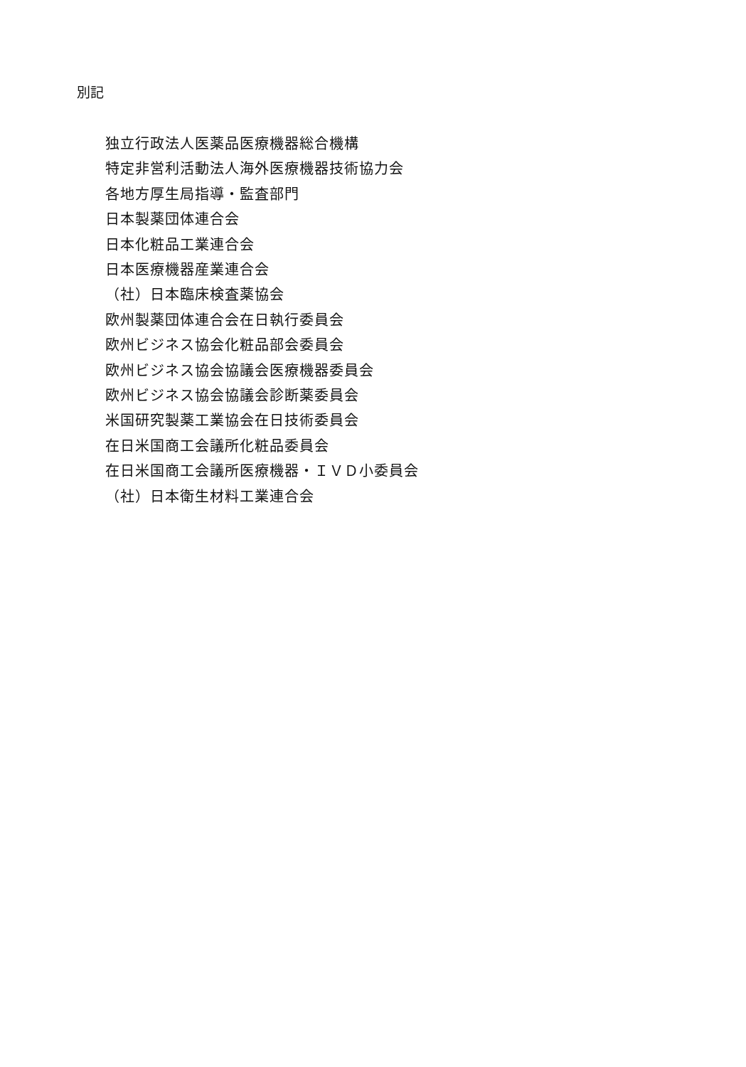別記
独立行政法人医薬品医療機器総合機構
特定非営利活動法人海外医療機器技術協力会
各地方厚生局指導・監査部門
日本製薬団体連合会
日本化粧品工業連合会
日本医療機器産業連合会
（社）日本臨床検査薬協会
欧州製薬団体連合会在日執行委員会
欧州ビジネス協会化粧品部会委員会
欧州ビジネス協会協議会医療機器委員会
欧州ビジネス協会協議会診断薬委員会
米国研究製薬工業協会在日技術委員会
在日米国商工会議所化粧品委員会
在日米国商工会議所医療機器・ＩＶＤ小委員会
（社）日本衛生材料工業連合会